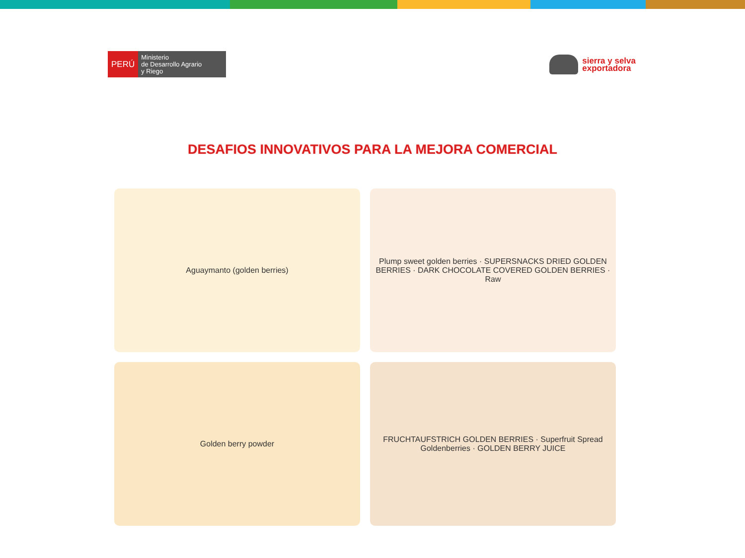PERÚ
Ministerio
de Desarrollo Agrario
y Riego
sierra y selva
exportadora
DESAFIOS INNOVATIVOS PARA LA MEJORA COMERCIAL
Aguaymanto (golden berries)
Plump sweet golden berries · SUPERSNACKS DRIED GOLDEN BERRIES · DARK CHOCOLATE COVERED GOLDEN BERRIES · Raw
Golden berry powder
FRUCHTAUFSTRICH GOLDEN BERRIES · Superfruit Spread Goldenberries · GOLDEN BERRY JUICE